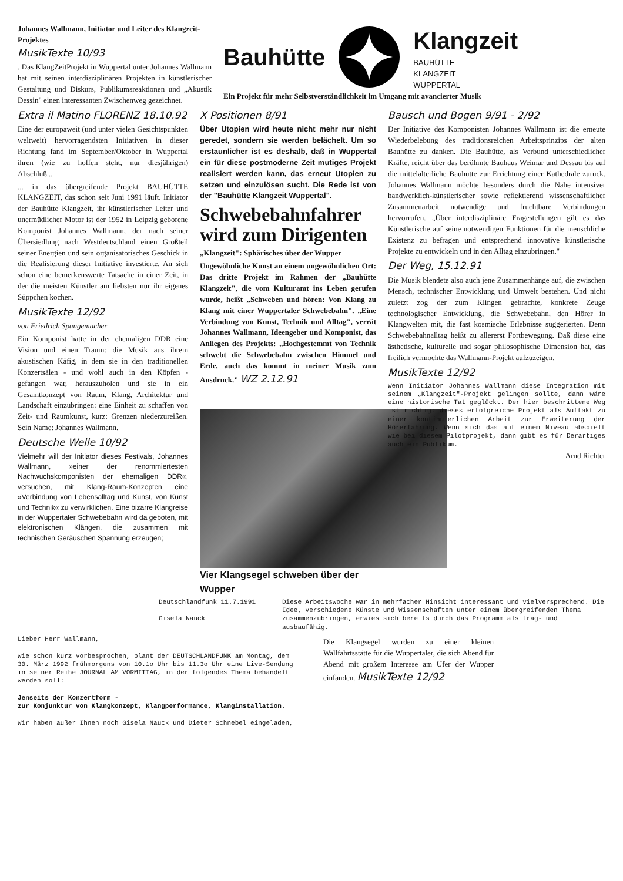Johannes Wallmann, Initiator und Leiter des Klangzeit-Projektes
MusikTexte 10/93
. Das KlangZeitProjekt in Wuppertal unter Johannes Wallmann hat mit seinen interdisziplinären Projekten in künstlerischer Gestaltung und Diskurs, Publikumsreaktionen und „Akustik Dessin" einen interessanten Zwischenweg gezeichnet.
Bauhütte
Klangzeit
BAUHÜTTE
KLANGZEIT
WUPPERTAL
Ein Projekt für mehr Selbstverständlichkeit im Umgang mit avancierter Musik
Extra il Matino FLORENZ 18.10.92
Eine der europaweit (und unter vielen Gesichtspunkten weltweit) hervorragendsten Initiativen in dieser Richtung fand im September/Oktober in Wuppertal ihren (wie zu hoffen steht, nur diesjährigen) Abschluß...
... in das übergreifende Projekt BAUHÜTTE KLANGZEIT, das schon seit Juni 1991 läuft. Initiator der Bauhütte Klangzeit, ihr künstlerischer Leiter und unermüdlicher Motor ist der 1952 in Leipzig geborene Komponist Johannes Wallmann, der nach seiner Übersiedlung nach Westdeutschland einen Großteil seiner Energien und sein organisatorisches Geschick in die Realisierung dieser Initiative investierte. An sich schon eine bemerkenswerte Tatsache in einer Zeit, in der die meisten Künstler am liebsten nur ihr eigenes Süppchen kochen.
MusikTexte 12/92
von Friedrich Spangemacher
Ein Komponist hatte in der ehemaligen DDR eine Vision und einen Traum: die Musik aus ihrem akustischen Käfig, in dem sie in den traditionellen Konzertsälen - und wohl auch in den Köpfen - gefangen war, herauszuholen und sie in ein Gesamtkonzept von Raum, Klang, Architektur und Landschaft einzubringen: eine Einheit zu schaffen von Zeit- und Raumkunst, kurz: Grenzen niederzureißen. Sein Name: Johannes Wallmann.
Deutsche Welle 10/92
Vielmehr will der Initiator dieses Festivals, Johannes Wallmann, »einer der renommiertesten Nachwuchskomponisten der ehemaligen DDR«, versuchen, mit Klang-Raum-Konzepten eine »Verbindung von Lebensalltag und Kunst, von Kunst und Technik« zu verwirklichen. Eine bizarre Klangreise in der Wuppertaler Schwebebahn wird da geboten, mit elektronischen Klängen, die zusammen mit technischen Geräuschen Spannung erzeugen;
X Positionen 8/91
Über Utopien wird heute nicht mehr nur nicht geredet, sondern sie werden belächelt. Um so erstaunlicher ist es deshalb, daß in Wuppertal ein für diese postmoderne Zeit mutiges Projekt realisiert werden kann, das erneut Utopien zu setzen und einzulösen sucht. Die Rede ist von der "Bauhütte Klangzeit Wuppertal".
Schwebebahnfahrer wird zum Dirigenten
„Klangzeit": Sphärisches über der Wupper
Ungewöhnliche Kunst an einem ungewöhnlichen Ort: Das dritte Projekt im Rahmen der „Bauhütte Klangzeit", die vom Kulturamt ins Leben gerufen wurde, heißt „Schweben und hören: Von Klang zu Klang mit einer Wuppertaler Schwebebahn". „Eine Verbindung von Kunst, Technik und Alltag", verrät Johannes Wallmann, Ideengeber und Komponist, das Anliegen des Projekts: „Hochgestemmt von Technik schwebt die Schwebebahn zwischen Himmel und Erde, auch das kommt in meiner Musik zum Ausdruck." WZ 2.12.91
Vier Klangsegel schweben über der Wupper
Bausch und Bogen 9/91 - 2/92
Der Initiative des Komponisten Johannes Wallmann ist die erneute Wiederbelebung des traditionsreichen Arbeitsprinzips der alten Bauhütte zu danken. Die Bauhütte, als Verbund unterschiedlicher Kräfte, reicht über das berühmte Bauhaus Weimar und Dessau bis auf die mittelalterliche Bauhütte zur Errichtung einer Kathedrale zurück. Johannes Wallmann möchte besonders durch die Nähe intensiver handwerklich-künstlerischer sowie reflektierend wissenschaftlicher Zusammenarbeit notwendige und fruchtbare Verbindungen hervorrufen. „Über interdisziplinäre Fragestellungen gilt es das Künstlerische auf seine notwendigen Funktionen für die menschliche Existenz zu befragen und entsprechend innovative künstlerische Projekte zu entwickeln und in den Alltag einzubringen."
Der Weg, 15.12.91
Die Musik blendete also auch jene Zusammenhänge auf, die zwischen Mensch, technischer Entwicklung und Umwelt bestehen. Und nicht zuletzt zog der zum Klingen gebrachte, konkrete Zeuge technologischer Entwicklung, die Schwebebahn, den Hörer in Klangwelten mit, die fast kosmische Erlebnisse suggerierten. Denn Schwebebahnalltag heißt zu allererst Fortbewegung. Daß diese eine ästhetische, kulturelle und sogar philosophische Dimension hat, das freilich vermochte das Wallmann-Projekt aufzuzeigen.
MusikTexte 12/92
Wenn Initiator Johannes Wallmann diese Integration mit seinem „Klangzeit"-Projekt gelingen sollte, dann wäre eine historische Tat geglückt. Der hier beschrittene Weg ist richtig: dieses erfolgreiche Projekt als Auftakt zu einer kontinuierlichen Arbeit zur Erweiterung der Hörerfahrung. Wenn sich das auf einem Niveau abspielt wie bei diesem Pilotprojekt, dann gibt es für Derartiges auch ein Publikum.
Arnd Richter
Deutschlandfunk 11.7.1991
Gisela Nauck
Diese Arbeitswoche war in mehrfacher Hinsicht interessant und vielversprechend. Die Idee, verschiedene Künste und Wissenschaften unter einem übergreifenden Thema zusammenzubringen, erwies sich bereits durch das Programm als trag- und ausbaufähig.
Lieber Herr Wallmann,
wie schon kurz vorbesprochen, plant der DEUTSCHLANDFUNK am Montag, dem 30. März 1992 frühmorgens von 10.1o Uhr bis 11.3o Uhr eine Live-Sendung in seiner Reihe JOURNAL AM VORMITTAG, in der folgendes Thema behandelt werden soll:
Jenseits der Konzertform -
zur Konjunktur von Klangkonzept, Klangperformance, Klanginstallation.
Wir haben außer Ihnen noch Gisela Nauck und Dieter Schnebel eingeladen,
Die Klangsegel wurden zu einer kleinen Wallfahrtsstätte für die Wuppertaler, die sich Abend für Abend mit großem Interesse am Ufer der Wupper einfanden. MusikTexte 12/92